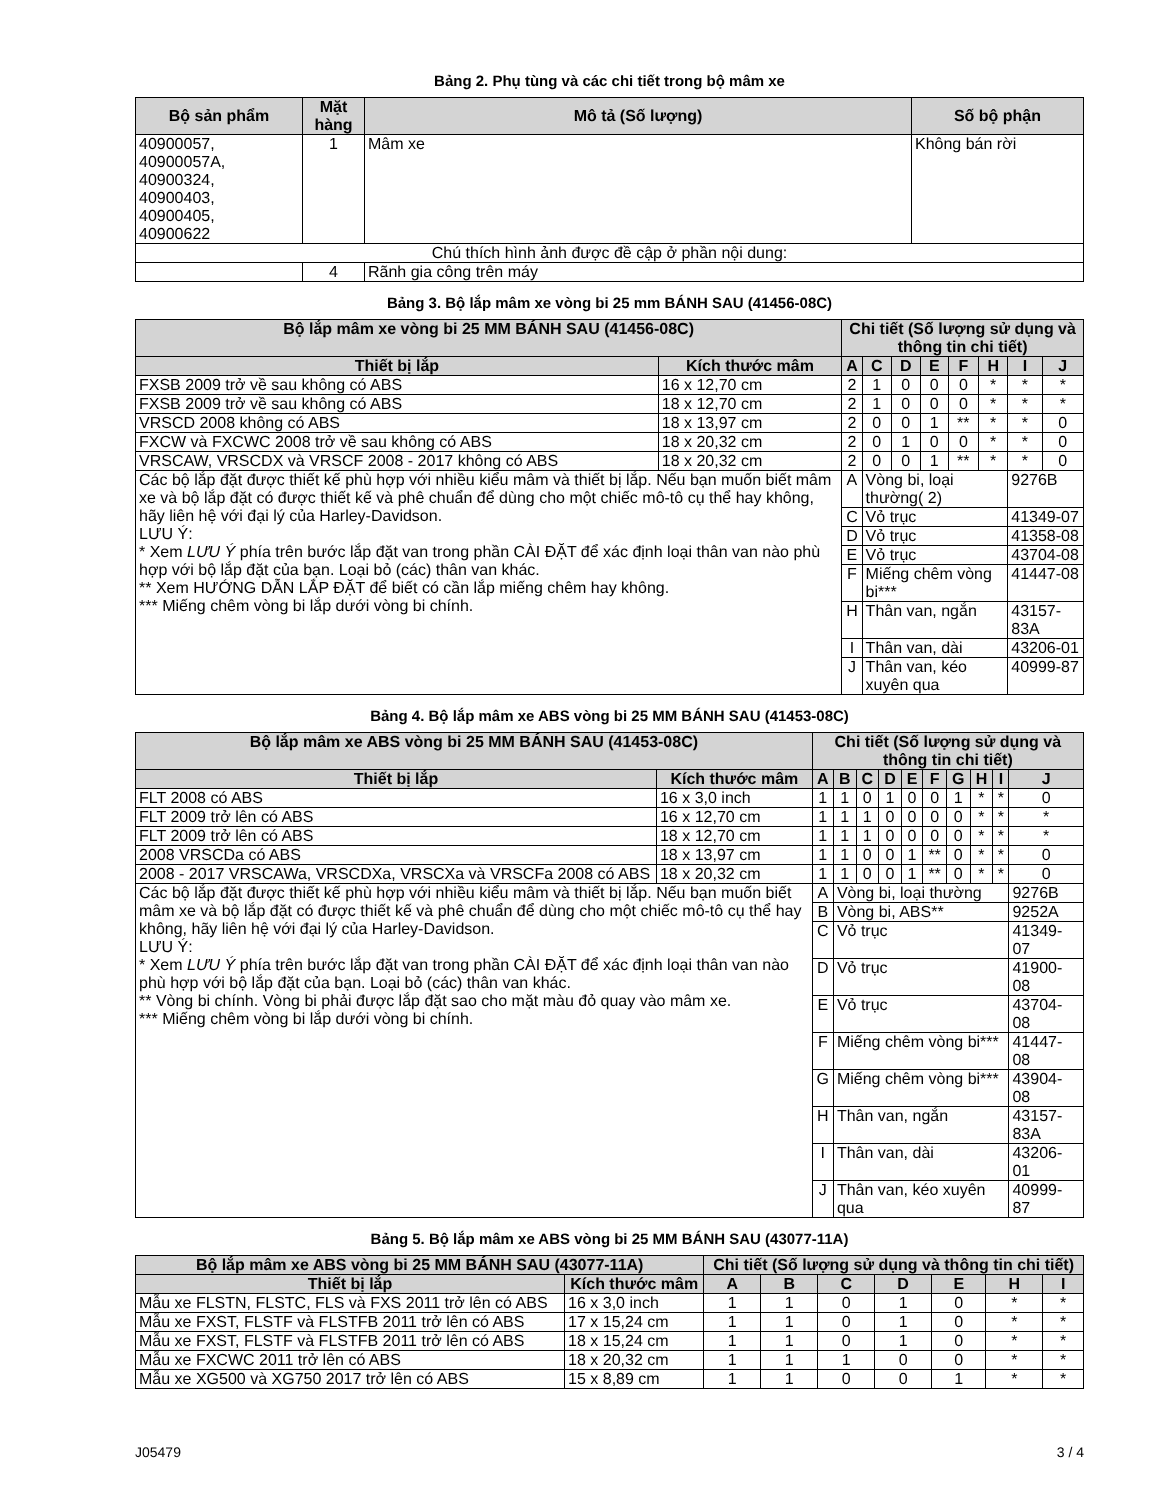Bảng 2. Phụ tùng và các chi tiết trong bộ mâm xe
| Bộ sản phẩm | Mặt hàng | Mô tả (Số lượng) | Số bộ phận |
| --- | --- | --- | --- |
| 40900057, 40900057A, 40900324, 40900403, 40900405, 40900622 | 1 | Mâm xe | Không bán rời |
| Chú thích hình ảnh được đề cập ở phần nội dung: | | | |
| | 4 | Rãnh gia công trên máy | |
Bảng 3. Bộ lắp mâm xe vòng bi 25 mm BÁNH SAU (41456-08C)
| Bộ lắp mâm xe vòng bi 25 MM BÁNH SAU (41456-08C) | | Chi tiết (Số lượng sử dụng và thông tin chi tiết) | | | | | | | |
| --- | --- | --- | --- | --- | --- | --- | --- | --- | --- |
| Thiết bị lắp | Kích thước mâm | A | C | D | E | F | H | I | J |
| FXSB 2009 trở về sau không có ABS | 16 x 12,70 cm | 2 | 1 | 0 | 0 | 0 | * | * | * |
| FXSB 2009 trở về sau không có ABS | 18 x 12,70 cm | 2 | 1 | 0 | 0 | 0 | * | * | * |
| VRSCD 2008 không có ABS | 18 x 13,97 cm | 2 | 0 | 0 | 1 | ** | * | * | 0 |
| FXCW và FXCWC 2008 trở về sau không có ABS | 18 x 20,32 cm | 2 | 0 | 1 | 0 | 0 | * | * | 0 |
| VRSCAW, VRSCDX và VRSCF 2008 - 2017 không có ABS | 18 x 20,32 cm | 2 | 0 | 0 | 1 | ** | * | * | 0 |
| Các bộ lắp đặt được thiết kế phù hợp với nhiều kiểu mâm và thiết bị lắp. Nếu bạn muốn biết mâm xe và bộ lắp đặt có được thiết kế và phê chuẩn để dùng cho một chiếc mô-tô cụ thể hay không, hãy liên hệ với đại lý của Harley-Davidson. LƯU Ý: * Xem LƯU Ý phía trên bước lắp đặt van trong phần CÀI ĐẶT để xác định loại thân van nào phù hợp với bộ lắp đặt của bạn. Loại bỏ (các) thân van khác. ** Xem HƯỚNG DẪN LẮP ĐẶT để biết có cần lắp miếng chêm hay không. *** Miếng chêm vòng bi lắp dưới vòng bi chính. | | A | Vòng bi, loại thường( 2) | | | | | 9276B | |
| | | C | Vỏ trục | | | | | 41349-07 | |
| | | D | Vỏ trục | | | | | 41358-08 | |
| | | E | Vỏ trục | | | | | 43704-08 | |
| | | F | Miếng chêm vòng bi*** | | | | | 41447-08 | |
| | | H | Thân van, ngắn | | | | | 43157-83A | |
| | | I | Thân van, dài | | | | | 43206-01 | |
| | | J | Thân van, kéo xuyên qua | | | | | 40999-87 | |
Bảng 4. Bộ lắp mâm xe ABS vòng bi 25 MM BÁNH SAU (41453-08C)
| Bộ lắp mâm xe ABS vòng bi 25 MM BÁNH SAU (41453-08C) | | Chi tiết (Số lượng sử dụng và thông tin chi tiết) | | | | | | | | | |
| --- | --- | --- | --- | --- | --- | --- | --- | --- | --- | --- | --- |
| Thiết bị lắp | Kích thước mâm | A | B | C | D | E | F | G | H | I | J |
| FLT 2008 có ABS | 16 x 3,0 inch | 1 | 1 | 0 | 1 | 0 | 0 | 1 | * | * | 0 |
| FLT 2009 trở lên có ABS | 16 x 12,70 cm | 1 | 1 | 1 | 0 | 0 | 0 | 0 | * | * | * |
| FLT 2009 trở lên có ABS | 18 x 12,70 cm | 1 | 1 | 1 | 0 | 0 | 0 | 0 | * | * | * |
| 2008 VRSCDa có ABS | 18 x 13,97 cm | 1 | 1 | 0 | 0 | 1 | ** | 0 | * | * | 0 |
| 2008 - 2017 VRSCAWa, VRSCDXa, VRSCXa và VRSCFa 2008 có ABS | 18 x 20,32 cm | 1 | 1 | 0 | 0 | 1 | ** | 0 | * | * | 0 |
| Các bộ lắp đặt được thiết kế phù hợp với nhiều kiểu mâm và thiết bị lắp. Nếu bạn muốn biết mâm xe và bộ lắp đặt có được thiết kế và phê chuẩn để dùng cho một chiếc mô-tô cụ thể hay không, hãy liên hệ với đại lý của Harley-Davidson. LƯU Ý: * Xem LƯU Ý phía trên bước lắp đặt van trong phần CÀI ĐẶT để xác định loại thân van nào phù hợp với bộ lắp đặt của bạn. Loại bỏ (các) thân van khác. ** Vòng bi chính. Vòng bi phải được lắp đặt sao cho mặt màu đỏ quay vào mâm xe. *** Miếng chêm vòng bi lắp dưới vòng bi chính. | | A | Vòng bi, loại thường | | | | | | | | 9276B |
| | | B | Vòng bi, ABS** | | | | | | | | 9252A |
| | | C | Vỏ trục | | | | | | | | 41349-07 |
| | | D | Vỏ trục | | | | | | | | 41900-08 |
| | | E | Vỏ trục | | | | | | | | 43704-08 |
| | | F | Miếng chêm vòng bi*** | | | | | | | | 41447-08 |
| | | G | Miếng chêm vòng bi*** | | | | | | | | 43904-08 |
| | | H | Thân van, ngắn | | | | | | | | 43157-83A |
| | | I | Thân van, dài | | | | | | | | 43206-01 |
| | | J | Thân van, kéo xuyên qua | | | | | | | | 40999-87 |
Bảng 5. Bộ lắp mâm xe ABS vòng bi 25 MM BÁNH SAU (43077-11A)
| Bộ lắp mâm xe ABS vòng bi 25 MM BÁNH SAU (43077-11A) | | Chi tiết (Số lượng sử dụng và thông tin chi tiết) | | | | | | |
| --- | --- | --- | --- | --- | --- | --- | --- | --- |
| Thiết bị lắp | Kích thước mâm | A | B | C | D | E | H | I |
| Mẫu xe FLSTN, FLSTC, FLS và FXS 2011 trở lên có ABS | 16 x 3,0 inch | 1 | 1 | 0 | 1 | 0 | * | * |
| Mẫu xe FXST, FLSTF và FLSTFB 2011 trở lên có ABS | 17 x 15,24 cm | 1 | 1 | 0 | 1 | 0 | * | * |
| Mẫu xe FXST, FLSTF và FLSTFB 2011 trở lên có ABS | 18 x 15,24 cm | 1 | 1 | 0 | 1 | 0 | * | * |
| Mẫu xe FXCWC 2011 trở lên có ABS | 18 x 20,32 cm | 1 | 1 | 1 | 0 | 0 | * | * |
| Mẫu xe XG500 và XG750 2017 trở lên có ABS | 15 x 8,89 cm | 1 | 1 | 0 | 0 | 1 | * | * |
J05479 3 / 4